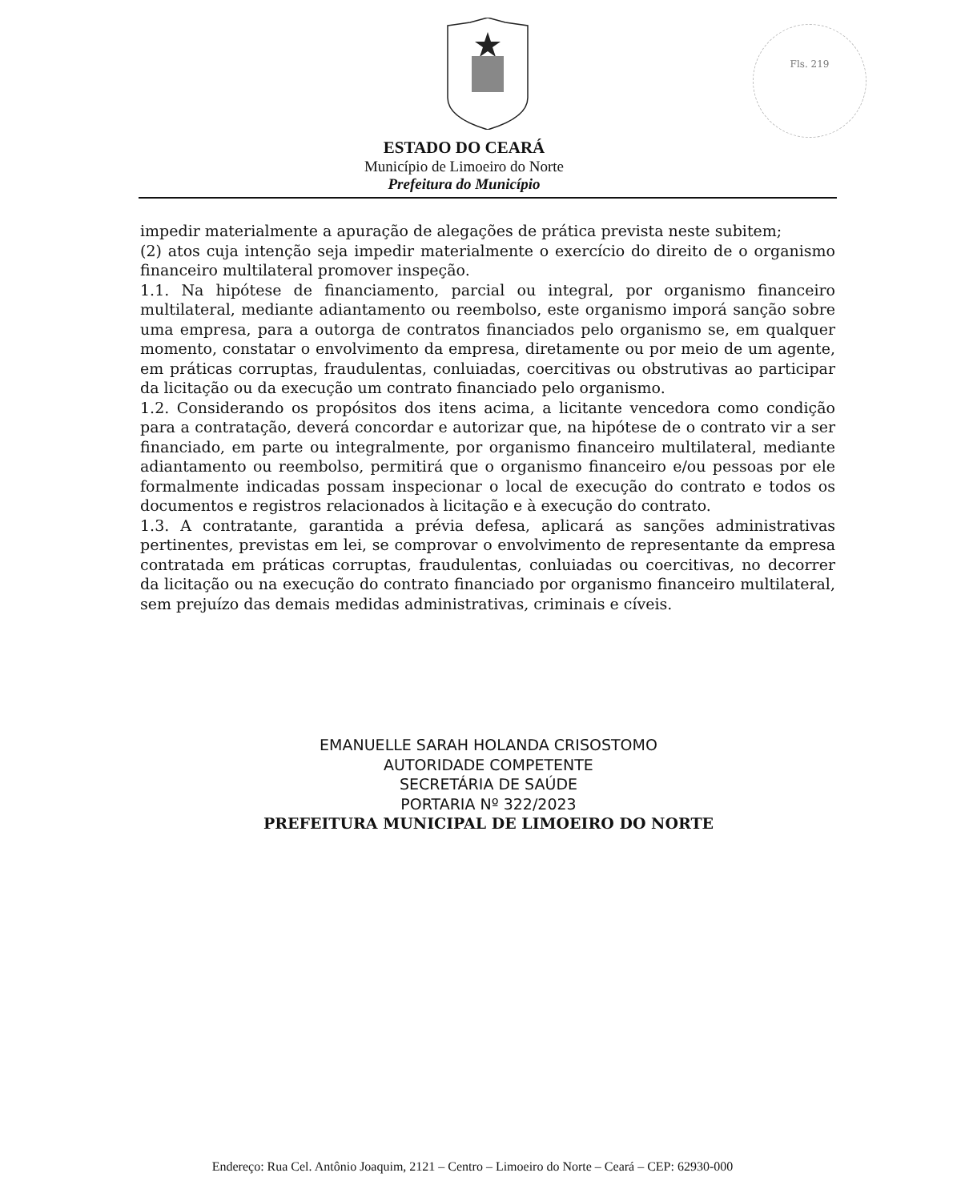Fls. 219
ESTADO DO CEARÁ
Município de Limoeiro do Norte
Prefeitura do Município
impedir materialmente a apuração de alegações de prática prevista neste subitem;
(2) atos cuja intenção seja impedir materialmente o exercício do direito de o organismo financeiro multilateral promover inspeção.
1.1. Na hipótese de financiamento, parcial ou integral, por organismo financeiro multilateral, mediante adiantamento ou reembolso, este organismo imporá sanção sobre uma empresa, para a outorga de contratos financiados pelo organismo se, em qualquer momento, constatar o envolvimento da empresa, diretamente ou por meio de um agente, em práticas corruptas, fraudulentas, conluiadas, coercitivas ou obstrutivas ao participar da licitação ou da execução um contrato financiado pelo organismo.
1.2. Considerando os propósitos dos itens acima, a licitante vencedora como condição para a contratação, deverá concordar e autorizar que, na hipótese de o contrato vir a ser financiado, em parte ou integralmente, por organismo financeiro multilateral, mediante adiantamento ou reembolso, permitirá que o organismo financeiro e/ou pessoas por ele formalmente indicadas possam inspecionar o local de execução do contrato e todos os documentos e registros relacionados à licitação e à execução do contrato.
1.3. A contratante, garantida a prévia defesa, aplicará as sanções administrativas pertinentes, previstas em lei, se comprovar o envolvimento de representante da empresa contratada em práticas corruptas, fraudulentas, conluiadas ou coercitivas, no decorrer da licitação ou na execução do contrato financiado por organismo financeiro multilateral, sem prejuízo das demais medidas administrativas, criminais e cíveis.
EMANUELLE SARAH HOLANDA CRISOSTOMO
AUTORIDADE COMPETENTE
SECRETÁRIA DE SAÚDE
PORTARIA Nº 322/2023
PREFEITURA MUNICIPAL DE LIMOEIRO DO NORTE
Endereço: Rua Cel. Antônio Joaquim, 2121 – Centro – Limoeiro do Norte – Ceará – CEP: 62930-000